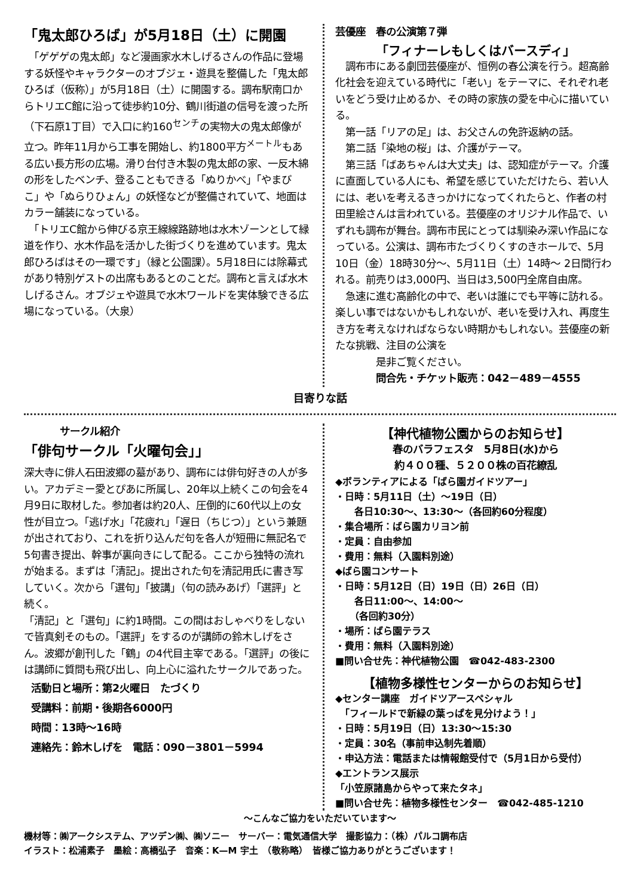「鬼太郎ひろば」が5月18日（土）に開園
　「ゲゲゲの鬼太郎」など漫画家水木しげるさんの作品に登場する妖怪やキャラクターのオブジェ・遊具を整備した「鬼太郎ひろば（仮称）」が5月18日（土）に開園する。調布駅南口からトリエC館に沿って徒歩約10分、鶴川街道の信号を渡った所（下石原1丁目）で入口に約160<sup>センチ</sup>の実物大の鬼太郎像が立つ。昨年11月から工事を開始し、約1800平方<sup>メートル</sup>もある広い長方形の広場。滑り台付き木製の鬼太郎の家、一反木綿の形をしたベンチ、登ることもできる「ぬりかべ」「やまびこ」や「ぬらりひょん」の妖怪などが整備されていて、地面はカラー舗装になっている。
　「トリエC館から伸びる京王線線路跡地は水木ゾーンとして緑道を作り、水木作品を活かした街づくりを進めています。鬼太郎ひろばはその一環です」（緑と公園課）。5月18日には除幕式があり特別ゲストの出席もあるとのことだ。調布と言えば水木しげるさん。オブジェや遊具で水木ワールドを実体験できる広場になっている。（大泉）
芸優座　春の公演第７弾
「フィナーレもしくはバースディ」
　調布市にある劇団芸優座が、恒例の春公演を行う。超高齢化社会を迎えている時代に「老い」をテーマに、それぞれ老いをどう受け止めるか、その時の家族の愛を中心に描いている。
　第一話「リアの足」は、お父さんの免許返納の話。
　第二話「染地の桜」は、介護がテーマ。
　第三話「ばあちゃんは大丈夫」は、認知症がテーマ。介護に直面している人にも、希望を感じていただけたら、若い人には、老いを考えるきっかけになってくれたらと、作者の村田里絵さんは言われている。芸優座のオリジナル作品で、いずれも調布が舞台。調布市民にとっては馴染み深い作品になっている。公演は、調布市たづくりくすのきホールで、5月10日（金）18時30分～、5月11日（土）14時～ 2日間行われる。前売りは3,000円、当日は3,500円全席自由席。
　急速に進む高齢化の中で、老いは誰にでも平等に訪れる。楽しい事ではないかもしれないが、老いを受け入れ、再度生き方を考えなければならない時期かもしれない。芸優座の新たな挑戦、注目の公演を
　　　　是非ご覧ください。
　　　　問合先・チケット販売：042－489－4555
目寄りな話
サークル紹介
「俳句サークル「火曜句会」」
深大寺に俳人石田波郷の墓があり、調布には俳句好きの人が多い。アカデミー愛とぴあに所属し、20年以上続くこの句会を4月9日に取材した。参加者は約20人、圧倒的に60代以上の女性が目立つ。「逃げ水」「花疲れ」「遅日（ちじつ）」という兼題が出されており、これを折り込んだ句を各人が短冊に無記名で5句書き提出、幹事が裏向きにして配る。ここから独特の流れが始まる。まずは「清記」。提出された句を清記用氏に書き写していく。次から「選句」「披講」（句の読みあげ）「選評」と続く。
「清記」と「選句」に約1時間。この間はおしゃべりをしないで皆真剣そのもの。「選評」をするのが講師の鈴木しげをさん。波郷が創刊した「鶴」の4代目主宰である。「選評」の後には講師に質問も飛び出し、向上心に溢れたサークルであった。
活動日と場所：第2火曜日　たづくり
受講料：前期・後期各6000円
時間：13時～16時
連絡先：鈴木しげを　電話：090－3801－5994
【神代植物公園からのお知らせ】
春のバラフェスタ　5月8日(水)から
約４００種、５２００株の百花繚乱
◆ボランティアによる「ばら園ガイドツアー」
・日時：5月11日（土）～19日（日）
　　各日10:30～、13:30～（各回約60分程度）
・集合場所：ばら園カリヨン前
・定員：自由参加
・費用：無料（入園料別途）
◆ばら園コンサート
・日時：5月12日（日）19日（日）26日（日）
　　各日11:00～、14:00～
　　（各回約30分）
・場所：ばら園テラス
・費用：無料（入園料別途）
■問い合せ先：神代植物公園　☎042-483-2300
【植物多様性センターからのお知らせ】
◆センター講座　ガイドツアースペシャル
　「フィールドで新緑の葉っぱを見分けよう！」
・日時：5月19日（日）13:30～15:30
・定員：30名（事前申込制先着順）
・申込方法：電話または情報館受付で（5月1日から受付）
◆エントランス展示
「小笠原諸島からやって来たタネ」
■問い合せ先：植物多様性センター　☎042-485-1210
～こんなご協力をいただいています～
機材等：㈱アークシステム、アツデン㈱、㈱ソニー　サーバー：電気通信大学　撮影協力：（株）パルコ調布店
イラスト：松浦素子　墨絵：高橋弘子　音楽：K—M 宇土　（敬称略）　皆様ご協力ありがとうございます！